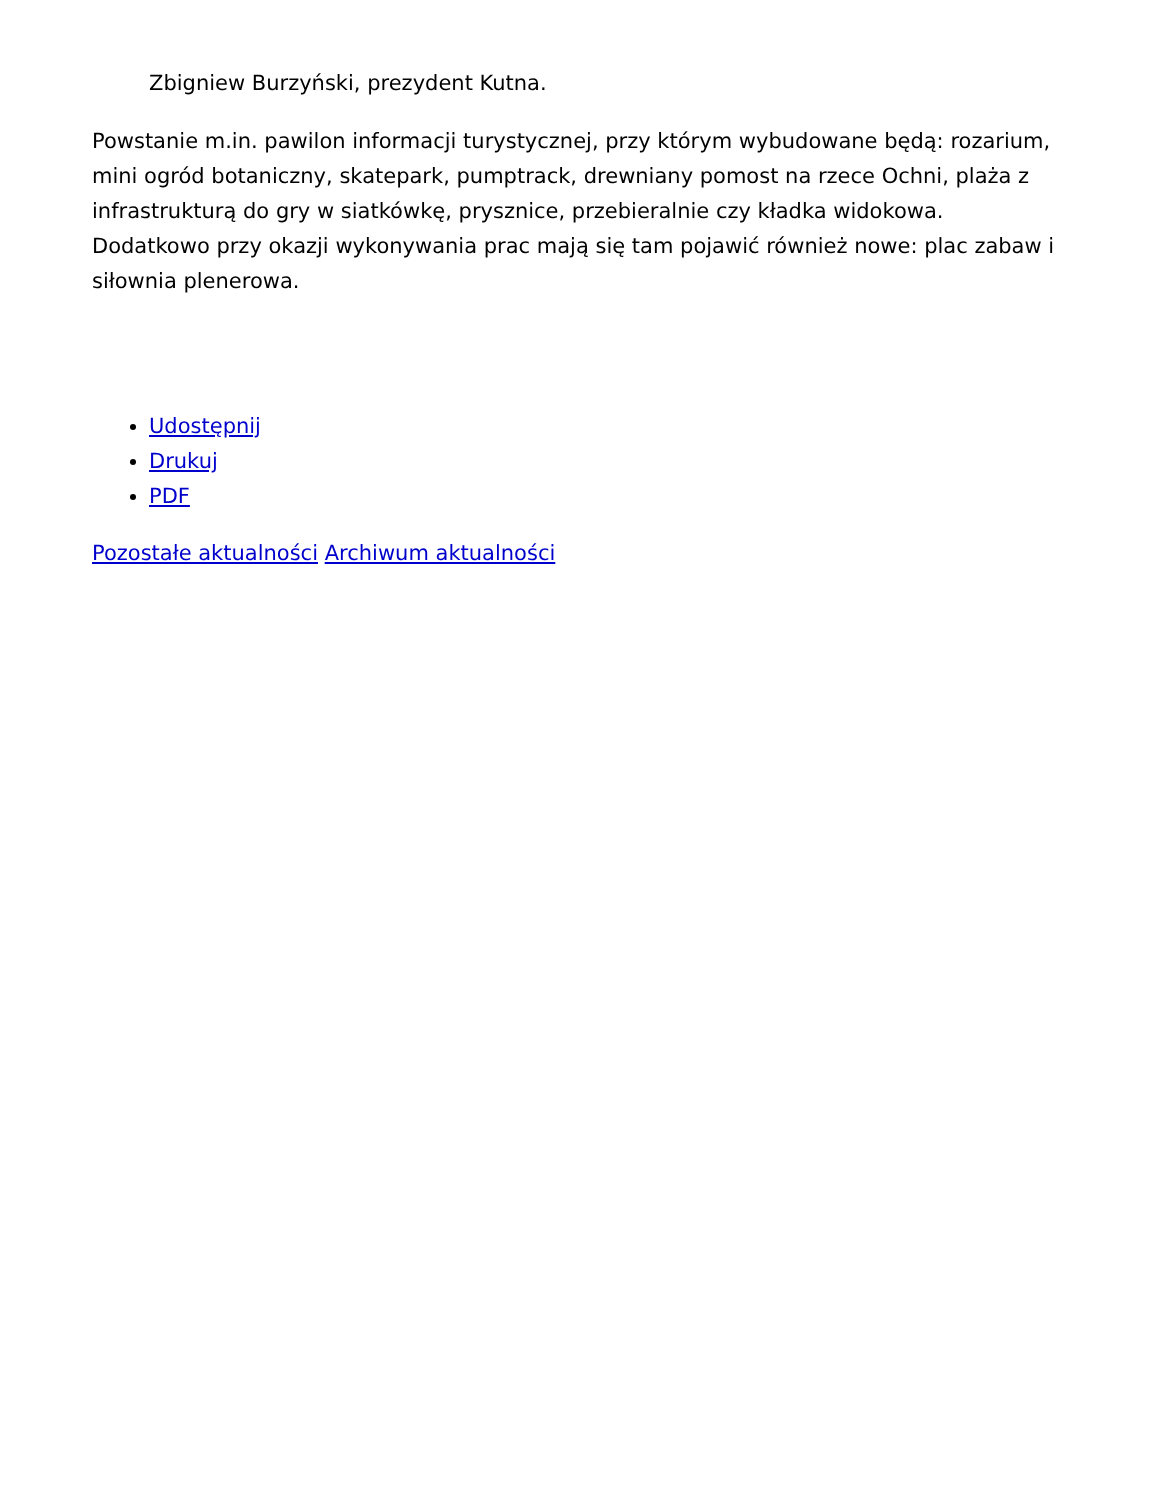Zbigniew Burzyński, prezydent Kutna.
Powstanie m.in. pawilon informacji turystycznej, przy którym wybudowane będą: rozarium, mini ogród botaniczny, skatepark, pumptrack, drewniany pomost na rzece Ochni, plaża z infrastrukturą do gry w siatkówkę, prysznice, przebieralnie czy kładka widokowa. Dodatkowo przy okazji wykonywania prac mają się tam pojawić również nowe: plac zabaw i siłownia plenerowa.
Udostępnij
Drukuj
PDF
Pozostałe aktualności Archiwum aktualności